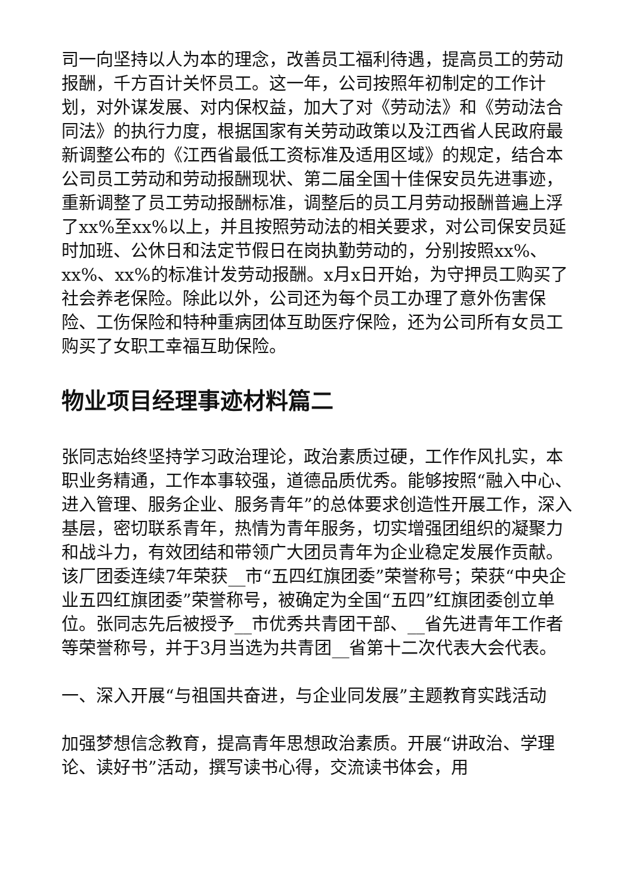司一向坚持以人为本的理念，改善员工福利待遇，提高员工的劳动报酬，千方百计关怀员工。这一年，公司按照年初制定的工作计划，对外谋发展、对内保权益，加大了对《劳动法》和《劳动法合同法》的执行力度，根据国家有关劳动政策以及江西省人民政府最新调整公布的《江西省最低工资标准及适用区域》的规定，结合本公司员工劳动和劳动报酬现状、第二届全国十佳保安员先进事迹，重新调整了员工劳动报酬标准，调整后的员工月劳动报酬普遍上浮了xx%至xx%以上，并且按照劳动法的相关要求，对公司保安员延时加班、公休日和法定节假日在岗执勤劳动的，分别按照xx%、xx%、xx%的标准计发劳动报酬。x月x日开始，为守押员工购买了社会养老保险。除此以外，公司还为每个员工办理了意外伤害保险、工伤保险和特种重病团体互助医疗保险，还为公司所有女员工购买了女职工幸福互助保险。
物业项目经理事迹材料篇二
张同志始终坚持学习政治理论，政治素质过硬，工作作风扎实，本职业务精通，工作本事较强，道德品质优秀。能够按照“融入中心、进入管理、服务企业、服务青年”的总体要求创造性开展工作，深入基层，密切联系青年，热情为青年服务，切实增强团组织的凝聚力和战斗力，有效团结和带领广大团员青年为企业稳定发展作贡献。该厂团委连续7年荣获__市“五四红旗团委”荣誉称号；荣获“中央企业五四红旗团委”荣誉称号，被确定为全国“五四”红旗团委创立单位。张同志先后被授予__市优秀共青团干部、__省先进青年工作者等荣誉称号，并于3月当选为共青团__省第十二次代表大会代表。
一、深入开展“与祖国共奋进，与企业同发展”主题教育实践活动
加强梦想信念教育，提高青年思想政治素质。开展“讲政治、学理论、读好书”活动，撰写读书心得，交流读书体会，用